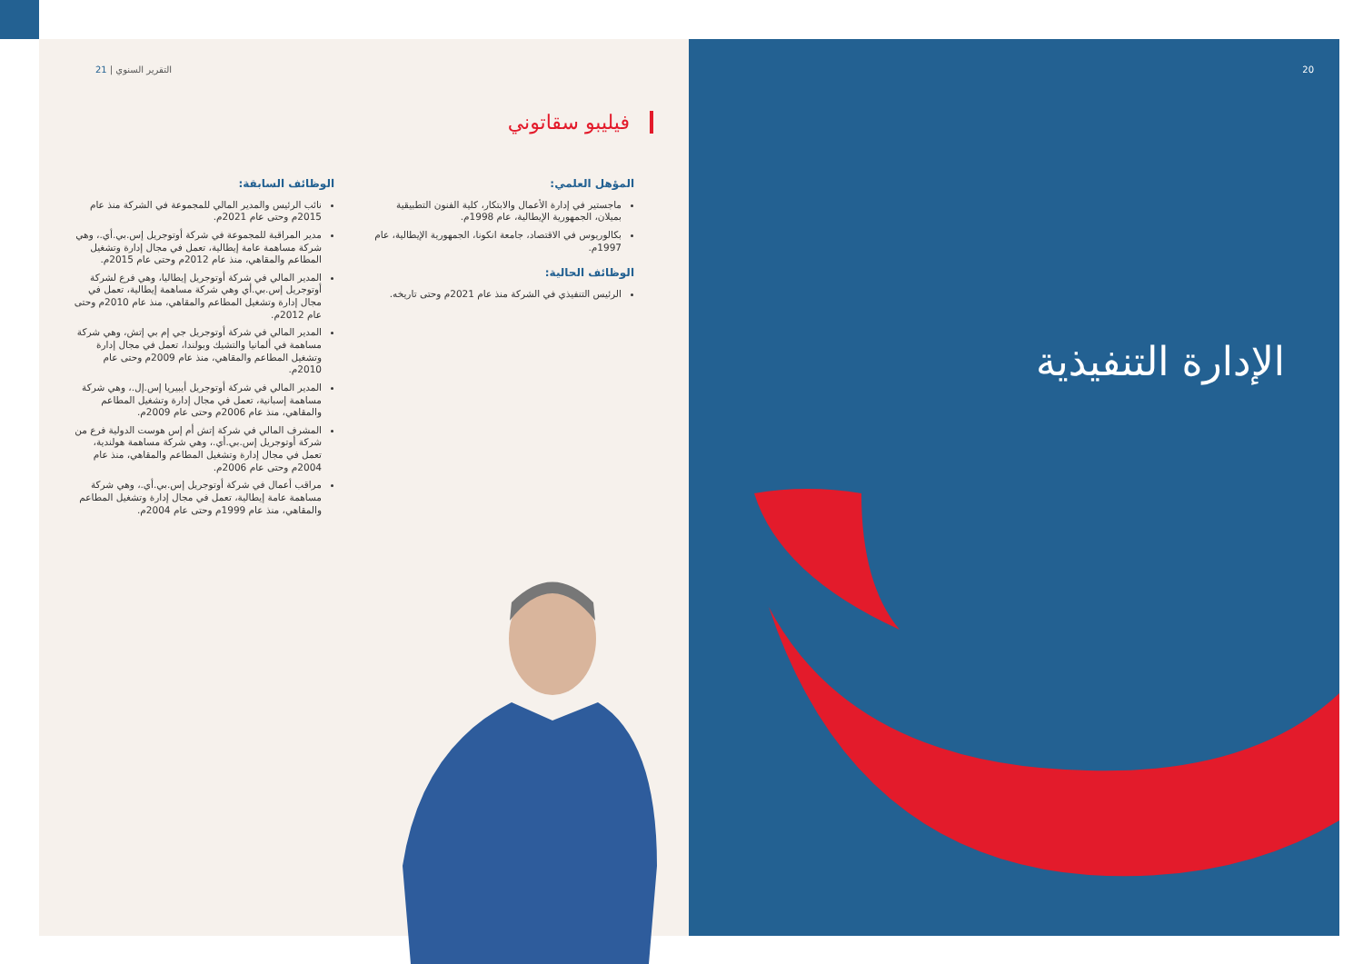التقرير السنوي | 21
فيليبو سقاتوني
المؤهل العلمي:
ماجستير في إدارة الأعمال والابتكار، كلية الفنون التطبيقية بميلان، الجمهورية الإيطالية، عام 1998م.
بكالوريوس في الاقتصاد، جامعة انكونا، الجمهورية الإيطالية، عام 1997م.
الوظائف الحالية:
الرئيس التنفيذي في الشركة منذ عام 2021م وحتى تاريخه.
الوظائف السابقة:
نائب الرئيس والمدير المالي للمجموعة في الشركة منذ عام 2015م وحتى عام 2021م.
مدير المراقبة للمجموعة في شركة أوتوجريل إس.بي.أي.، وهي شركة مساهمة عامة إيطالية، تعمل في مجال إدارة وتشغيل المطاعم والمقاهي، منذ عام 2012م وحتى عام 2015م.
المدير المالي في شركة أوتوجريل إيطاليا، وهي فرع لشركة أوتوجريل إس.بي.أي وهي شركة مساهمة إيطالية، تعمل في مجال إدارة وتشغيل المطاعم والمقاهي، منذ عام 2010م وحتى عام 2012م.
المدير المالي في شركة أوتوجريل جي إم بي إتش، وهي شركة مساهمة في ألمانيا والتشيك وبولندا، تعمل في مجال إدارة وتشغيل المطاعم والمقاهي، منذ عام 2009م وحتى عام 2010م.
المدير المالي في شركة أوتوجريل أيبيريا إس.إل.، وهي شركة مساهمة إسبانية، تعمل في مجال إدارة وتشغيل المطاعم والمقاهي، منذ عام 2006م وحتى عام 2009م.
المشرف المالي في شركة إتش أم إس هوست الدولية فرع من شركة أوتوجريل إس.بي.أي.، وهي شركة مساهمة هولندية، تعمل في مجال إدارة وتشغيل المطاعم والمقاهي، منذ عام 2004م وحتى عام 2006م.
مراقب أعمال في شركة أوتوجريل إس.بي.أي.، وهي شركة مساهمة عامة إيطالية، تعمل في مجال إدارة وتشغيل المطاعم والمقاهي، منذ عام 1999م وحتى عام 2004م.
20
الإدارة التنفيذية